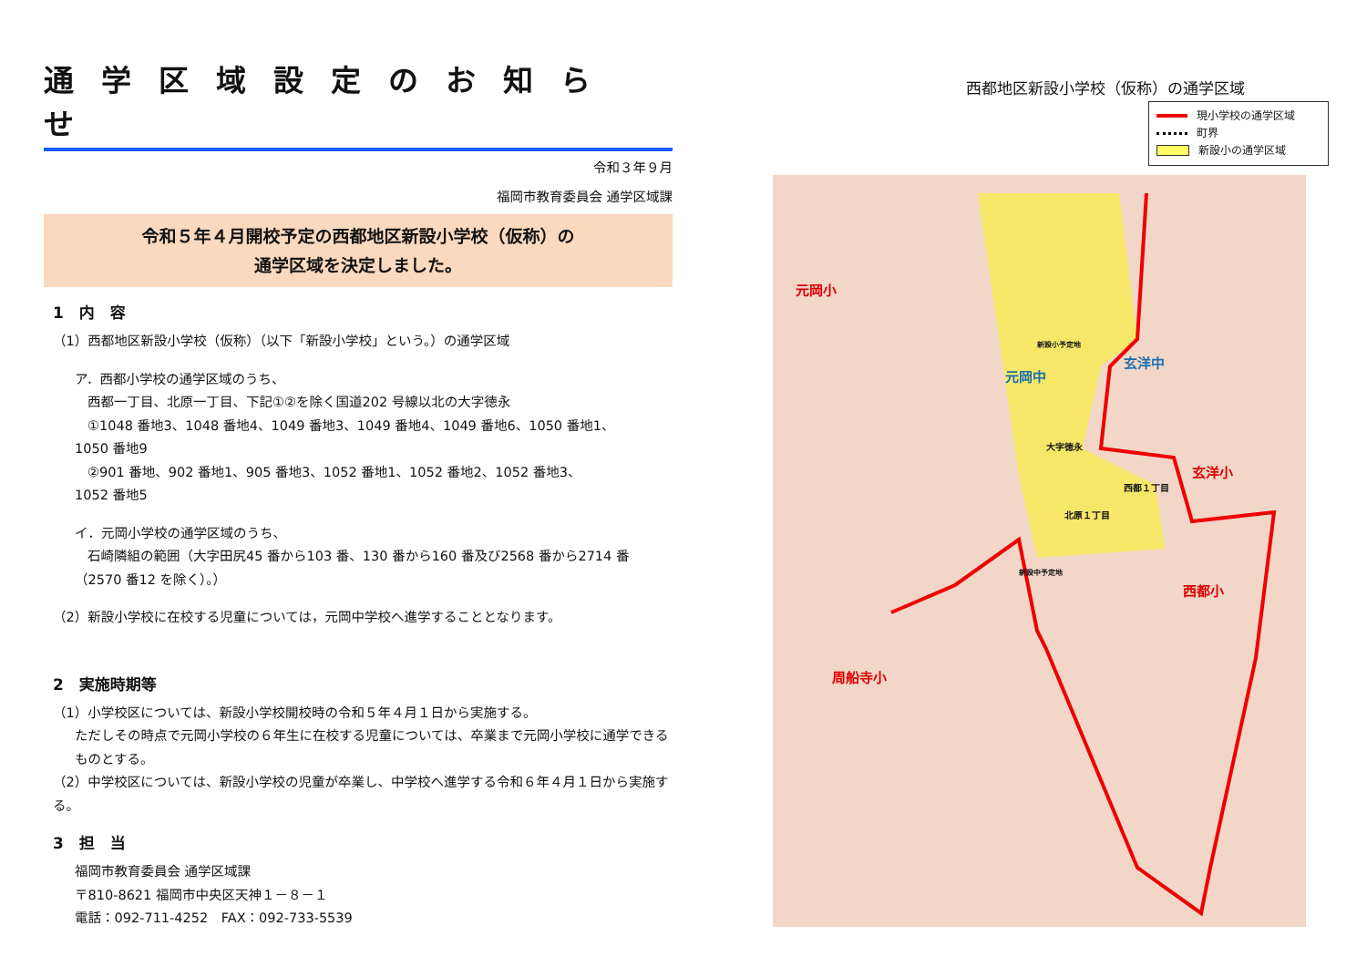通学区域設定のお知らせ
令和３年９月
福岡市教育委員会 通学区域課
令和５年４月開校予定の西都地区新設小学校（仮称）の
通学区域を決定しました。
1　内　容
（1）西都地区新設小学校（仮称）（以下「新設小学校」という。）の通学区域
ア．西都小学校の通学区域のうち、
西都一丁目、北原一丁目、下記①②を除く国道202 号線以北の大字徳永
①1048 番地3、1048 番地4、1049 番地3、1049 番地4、1049 番地6、1050 番地1、
1050 番地9
②901 番地、902 番地1、905 番地3、1052 番地1、1052 番地2、1052 番地3、
1052 番地5
イ．元岡小学校の通学区域のうち、
石崎隣組の範囲（大字田尻45 番から103 番、130 番から160 番及び2568 番から2714 番
（2570 番12 を除く）。）
（2）新設小学校に在校する児童については，元岡中学校へ進学することとなります。
2　実施時期等
（1）小学校区については、新設小学校開校時の令和５年４月１日から実施する。
ただしその時点で元岡小学校の６年生に在校する児童については、卒業まで元岡小学校に通学できるものとする。
（2）中学校区については、新設小学校の児童が卒業し、中学校へ進学する令和６年４月１日から実施する。
3　担　当
福岡市教育委員会 通学区域課
〒810-8621 福岡市中央区天神１－８－１
電話：092-711-4252　FAX：092-733-5539
西都地区新設小学校（仮称）の通学区域
現小学校の通学区域
町界
新設小の通学区域
元岡小
元岡中
玄洋中
玄洋小
西都小
周船寺小
大字徳永
西都１丁目
北原１丁目
新設中予定地
新設小予定地